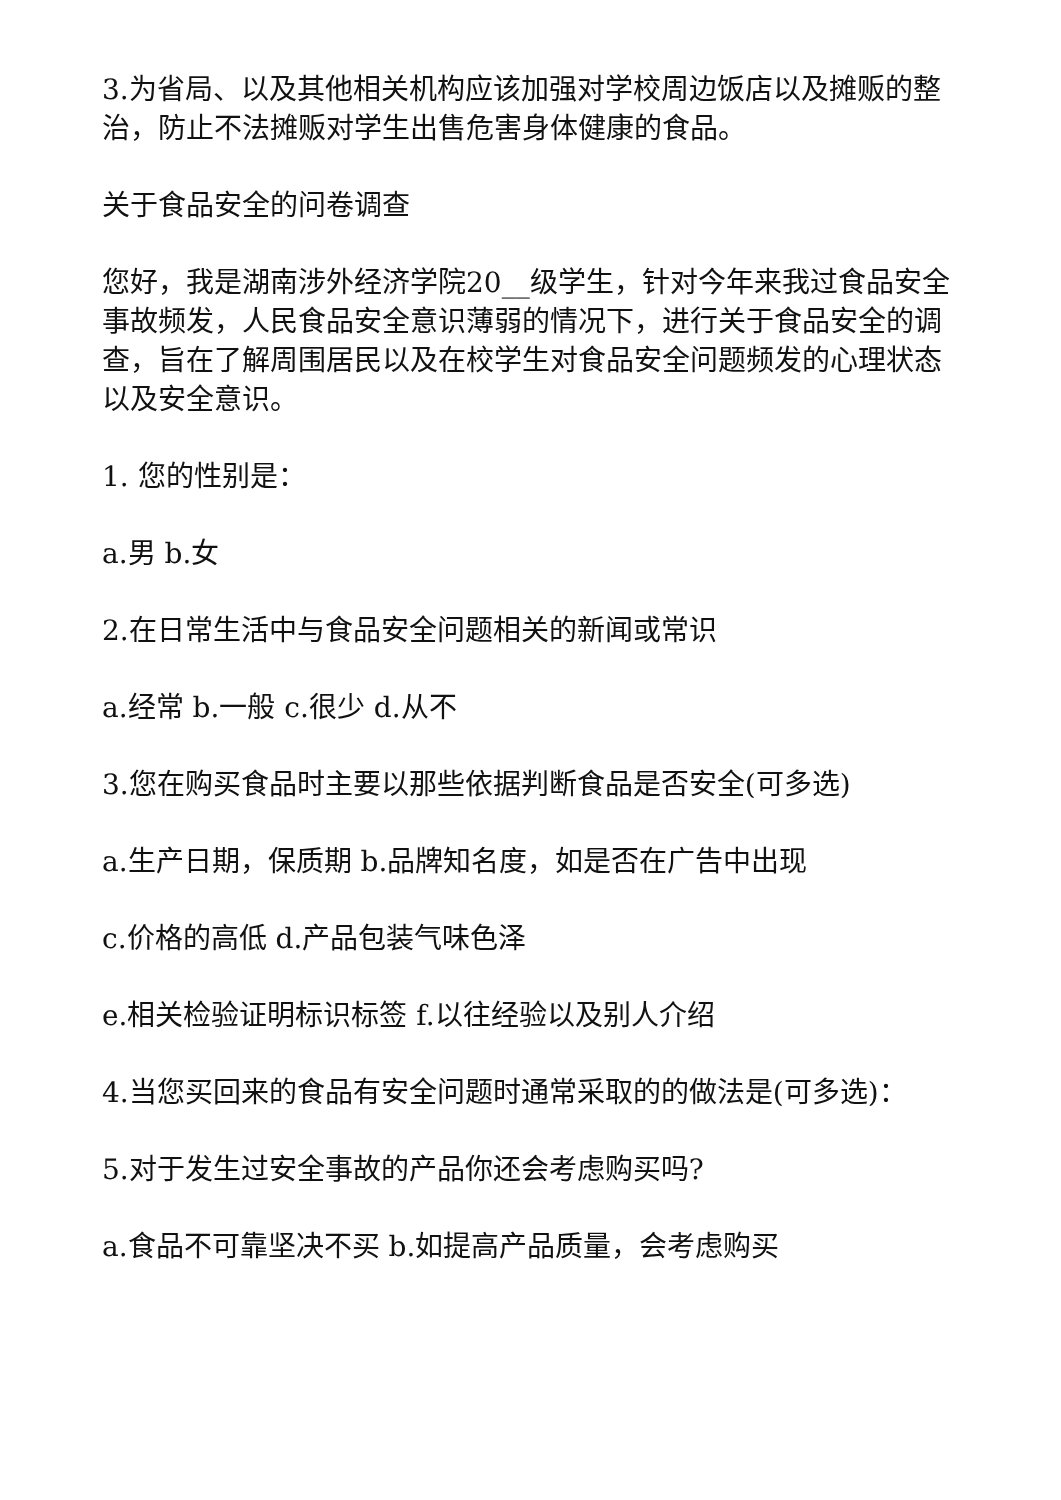3.为省局、以及其他相关机构应该加强对学校周边饭店以及摊贩的整治，防止不法摊贩对学生出售危害身体健康的食品。
关于食品安全的问卷调查
您好，我是湖南涉外经济学院20__级学生，针对今年来我过食品安全事故频发，人民食品安全意识薄弱的情况下，进行关于食品安全的调查，旨在了解周围居民以及在校学生对食品安全问题频发的心理状态以及安全意识。
1. 您的性别是：
a.男 b.女
2.在日常生活中与食品安全问题相关的新闻或常识
a.经常 b.一般 c.很少 d.从不
3.您在购买食品时主要以那些依据判断食品是否安全(可多选)
a.生产日期，保质期 b.品牌知名度，如是否在广告中出现
c.价格的高低 d.产品包装气味色泽
e.相关检验证明标识标签 f.以往经验以及别人介绍
4.当您买回来的食品有安全问题时通常采取的的做法是(可多选)：
5.对于发生过安全事故的产品你还会考虑购买吗?
a.食品不可靠坚决不买 b.如提高产品质量，会考虑购买